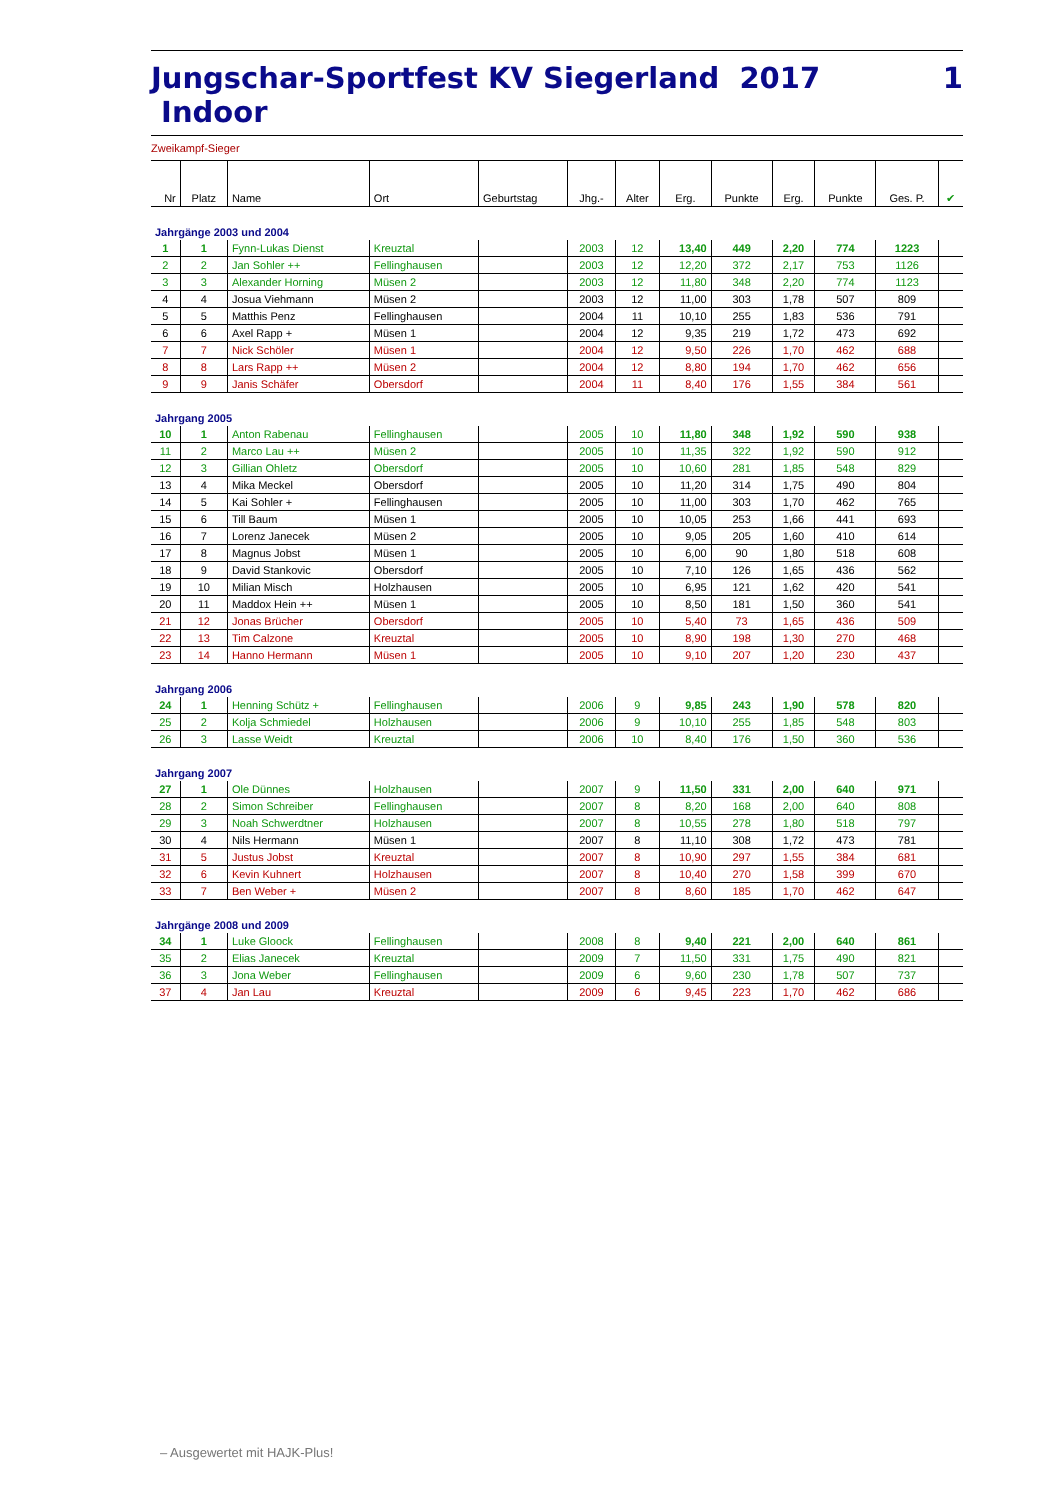Jungschar-Sportfest KV Siegerland 2017 Indoor 1
Zweikampf-Sieger
| Nr | Platz | Name | Ort | Geburtstag | Jhg.- | Alter | Erg. | Punkte | Erg. | Punkte | Ges. P. | ✔ |
| --- | --- | --- | --- | --- | --- | --- | --- | --- | --- | --- | --- | --- |
| Jahrgänge 2003 und 2004 | | | | | | | | | | | | |
| 1 | 1 | Fynn-Lukas Dienst | Kreuztal | | 2003 | 12 | 13,40 | 449 | 2,20 | 774 | 1223 | |
| 2 | 2 | Jan Sohler ++ | Fellinghausen | | 2003 | 12 | 12,20 | 372 | 2,17 | 753 | 1126 | |
| 3 | 3 | Alexander Horning | Müsen 2 | | 2003 | 12 | 11,80 | 348 | 2,20 | 774 | 1123 | |
| 4 | 4 | Josua Viehmann | Müsen 2 | | 2003 | 12 | 11,00 | 303 | 1,78 | 507 | 809 | |
| 5 | 5 | Matthis Penz | Fellinghausen | | 2004 | 11 | 10,10 | 255 | 1,83 | 536 | 791 | |
| 6 | 6 | Axel Rapp + | Müsen 1 | | 2004 | 12 | 9,35 | 219 | 1,72 | 473 | 692 | |
| 7 | 7 | Nick Schöler | Müsen 1 | | 2004 | 12 | 9,50 | 226 | 1,70 | 462 | 688 | |
| 8 | 8 | Lars Rapp ++ | Müsen 2 | | 2004 | 12 | 8,80 | 194 | 1,70 | 462 | 656 | |
| 9 | 9 | Janis Schäfer | Obersdorf | | 2004 | 11 | 8,40 | 176 | 1,55 | 384 | 561 | |
| Jahrgang 2005 | | | | | | | | | | | | |
| 10 | 1 | Anton Rabenau | Fellinghausen | | 2005 | 10 | 11,80 | 348 | 1,92 | 590 | 938 | |
| 11 | 2 | Marco Lau ++ | Müsen 2 | | 2005 | 10 | 11,35 | 322 | 1,92 | 590 | 912 | |
| 12 | 3 | Gillian Ohletz | Obersdorf | | 2005 | 10 | 10,60 | 281 | 1,85 | 548 | 829 | |
| 13 | 4 | Mika Meckel | Obersdorf | | 2005 | 10 | 11,20 | 314 | 1,75 | 490 | 804 | |
| 14 | 5 | Kai Sohler + | Fellinghausen | | 2005 | 10 | 11,00 | 303 | 1,70 | 462 | 765 | |
| 15 | 6 | Till Baum | Müsen 1 | | 2005 | 10 | 10,05 | 253 | 1,66 | 441 | 693 | |
| 16 | 7 | Lorenz Janecek | Müsen 2 | | 2005 | 10 | 9,05 | 205 | 1,60 | 410 | 614 | |
| 17 | 8 | Magnus Jobst | Müsen 1 | | 2005 | 10 | 6,00 | 90 | 1,80 | 518 | 608 | |
| 18 | 9 | David Stankovic | Obersdorf | | 2005 | 10 | 7,10 | 126 | 1,65 | 436 | 562 | |
| 19 | 10 | Milian Misch | Holzhausen | | 2005 | 10 | 6,95 | 121 | 1,62 | 420 | 541 | |
| 20 | 11 | Maddox Hein ++ | Müsen 1 | | 2005 | 10 | 8,50 | 181 | 1,50 | 360 | 541 | |
| 21 | 12 | Jonas Brücher | Obersdorf | | 2005 | 10 | 5,40 | 73 | 1,65 | 436 | 509 | |
| 22 | 13 | Tim Calzone | Kreuztal | | 2005 | 10 | 8,90 | 198 | 1,30 | 270 | 468 | |
| 23 | 14 | Hanno Hermann | Müsen 1 | | 2005 | 10 | 9,10 | 207 | 1,20 | 230 | 437 | |
| Jahrgang 2006 | | | | | | | | | | | | |
| 24 | 1 | Henning Schütz + | Fellinghausen | | 2006 | 9 | 9,85 | 243 | 1,90 | 578 | 820 | |
| 25 | 2 | Kolja Schmiedel | Holzhausen | | 2006 | 9 | 10,10 | 255 | 1,85 | 548 | 803 | |
| 26 | 3 | Lasse Weidt | Kreuztal | | 2006 | 10 | 8,40 | 176 | 1,50 | 360 | 536 | |
| Jahrgang 2007 | | | | | | | | | | | | |
| 27 | 1 | Ole Dünnes | Holzhausen | | 2007 | 9 | 11,50 | 331 | 2,00 | 640 | 971 | |
| 28 | 2 | Simon Schreiber | Fellinghausen | | 2007 | 8 | 8,20 | 168 | 2,00 | 640 | 808 | |
| 29 | 3 | Noah Schwerdtner | Holzhausen | | 2007 | 8 | 10,55 | 278 | 1,80 | 518 | 797 | |
| 30 | 4 | Nils Hermann | Müsen 1 | | 2007 | 8 | 11,10 | 308 | 1,72 | 473 | 781 | |
| 31 | 5 | Justus Jobst | Kreuztal | | 2007 | 8 | 10,90 | 297 | 1,55 | 384 | 681 | |
| 32 | 6 | Kevin Kuhnert | Holzhausen | | 2007 | 8 | 10,40 | 270 | 1,58 | 399 | 670 | |
| 33 | 7 | Ben Weber + | Müsen 2 | | 2007 | 8 | 8,60 | 185 | 1,70 | 462 | 647 | |
| Jahrgänge 2008 und 2009 | | | | | | | | | | | | |
| 34 | 1 | Luke Gloock | Fellinghausen | | 2008 | 8 | 9,40 | 221 | 2,00 | 640 | 861 | |
| 35 | 2 | Elias Janecek | Kreuztal | | 2009 | 7 | 11,50 | 331 | 1,75 | 490 | 821 | |
| 36 | 3 | Jona Weber | Fellinghausen | | 2009 | 6 | 9,60 | 230 | 1,78 | 507 | 737 | |
| 37 | 4 | Jan Lau | Kreuztal | | 2009 | 6 | 9,45 | 223 | 1,70 | 462 | 686 | |
– Ausgewertet mit HAJK-Plus!